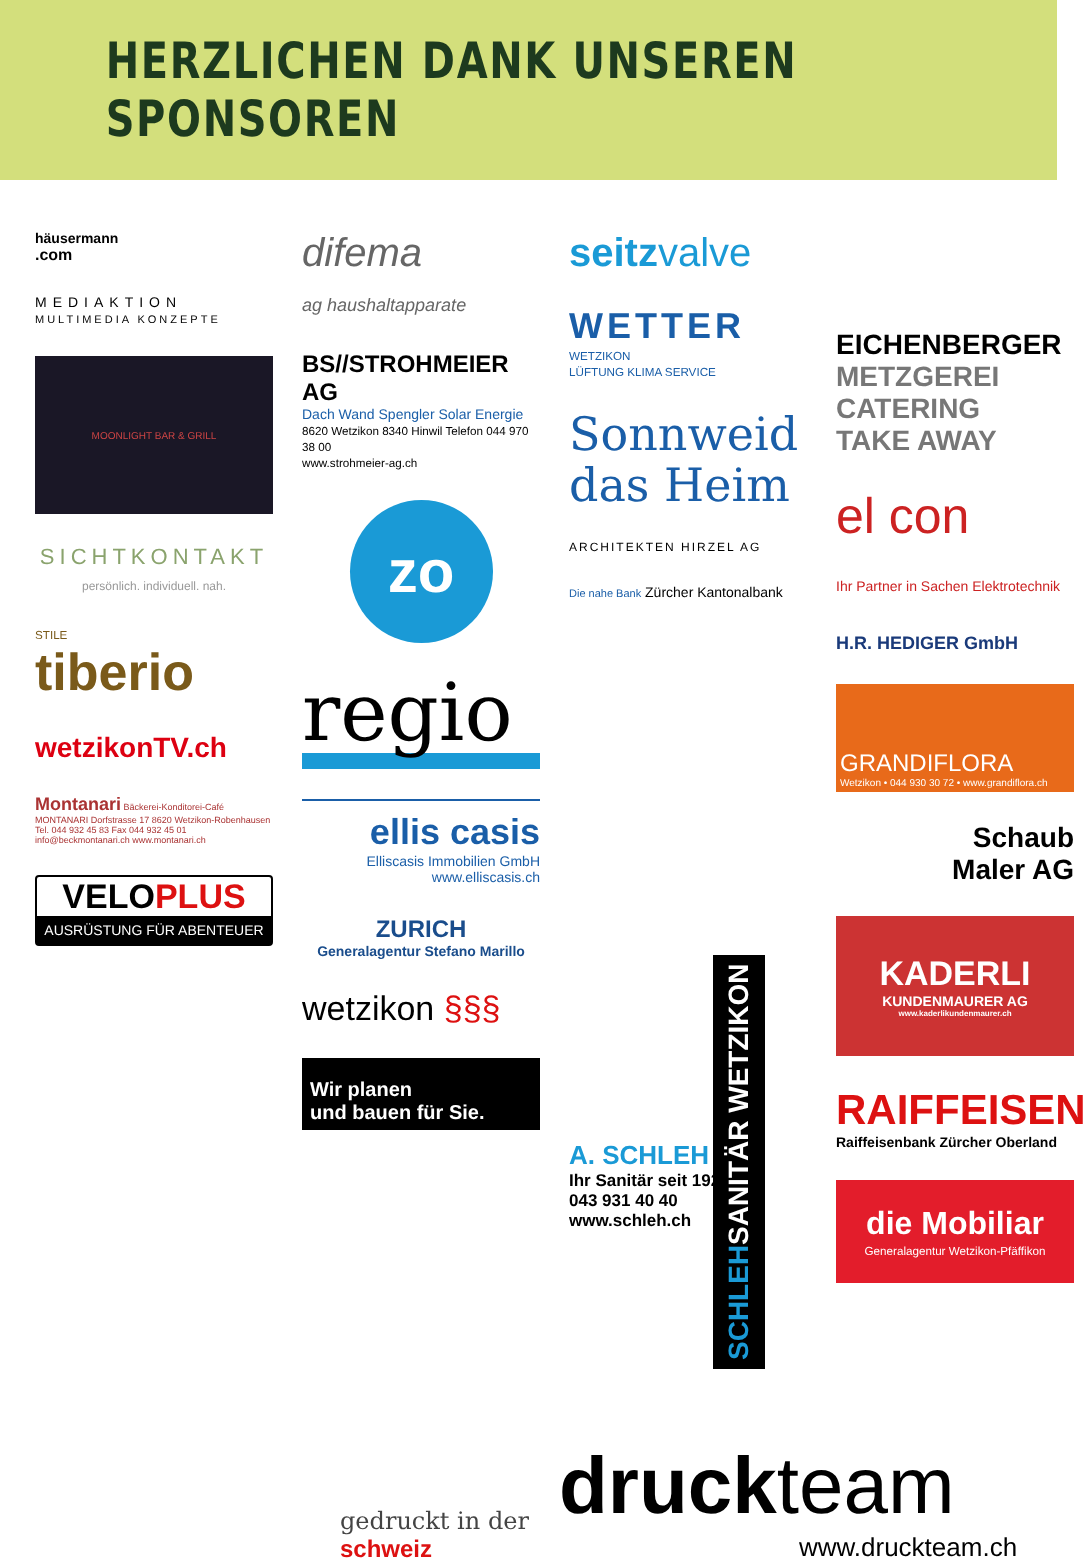HERZLICHEN DANK UNSEREN SPONSOREN
häusermann
.com
MEDIAKTION
MULTIMEDIA KONZEPTE
MOONLIGHT BAR & GRILL
SICHTKONTAKT
persönlich. individuell. nah.
STILE
tiberio
wetzikonTV.ch
Montanari Bäckerei-Konditorei-Café MONTANARI Dorfstrasse 17 8620 Wetzikon-Robenhausen Tel. 044 932 45 83 Fax 044 932 45 01 info@beckmontanari.ch www.montanari.ch
VELOPLUS
AUSRÜSTUNG FÜR ABENTEUER
difema
ag haushaltapparate
BS//STROHMEIER AG
Dach Wand Spengler Solar Energie
8620 Wetzikon 8340 Hinwil Telefon 044 970 38 00
www.strohmeier-ag.ch
zo
regio
ellis casis
Elliscasis Immobilien GmbH
www.elliscasis.ch
ZURICH
Generalagentur Stefano Marillo
wetzikon §§§
Wir planen
und bauen für Sie.
seitzvalve
WETTER
WETZIKON
LÜFTUNG KLIMA SERVICE
Sonnweid
das Heim
ARCHITEKTEN HIRZEL AG
Die nahe Bank Zürcher Kantonalbank
A. SCHLEH AG
Ihr Sanitär seit 1927
043 931 40 40
www.schleh.ch
EICHENBERGER
METZGEREI
CATERING
TAKE AWAY
el con
Ihr Partner in Sachen Elektrotechnik
H.R. HEDIGER GmbH
GRANDIFLORA
Wetzikon • 044 930 30 72 • www.grandiflora.ch
Schaub
Maler AG
KADERLI
KUNDENMAURER AG
www.kaderlikundenmaurer.ch
RAIFFEISEN
Raiffeisenbank Zürcher Oberland
die Mobiliar
Generalagentur Wetzikon-Pfäffikon
SCHLEH SANITÄR WETZIKON
gedruckt in der
schweiz
druck team
www.druckteam.ch